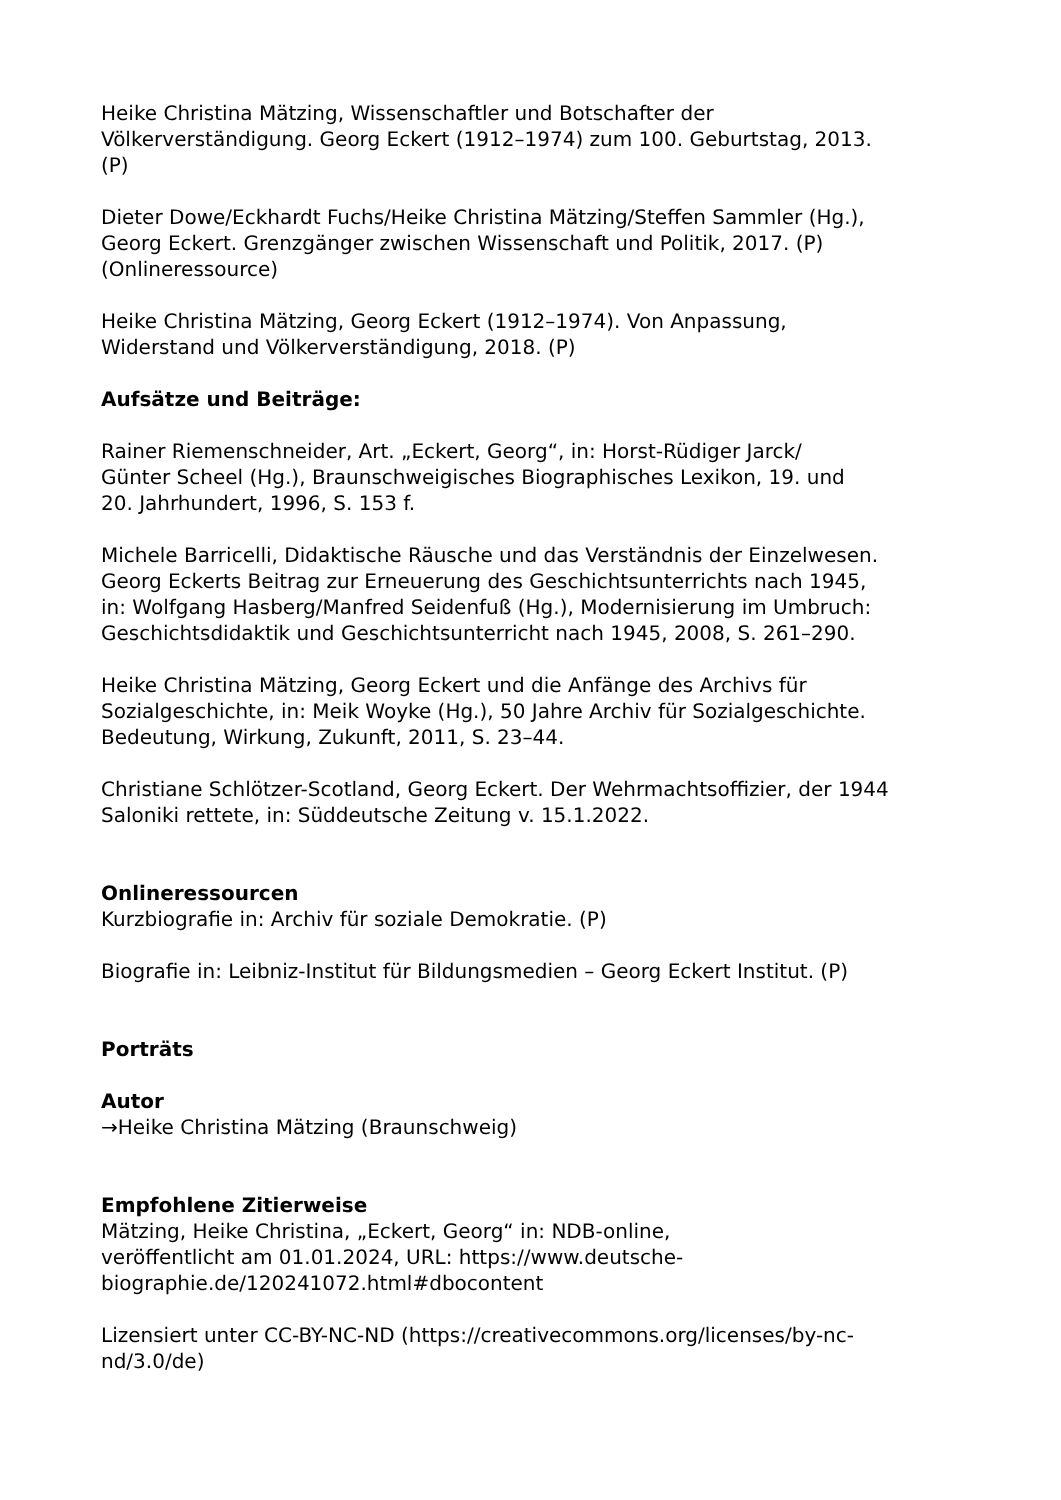Heike Christina Mätzing, Wissenschaftler und Botschafter der
Völkerverständigung. Georg Eckert (1912–1974) zum 100. Geburtstag, 2013.
(P)
Dieter Dowe/Eckhardt Fuchs/Heike Christina Mätzing/Steffen Sammler (Hg.),
Georg Eckert. Grenzgänger zwischen Wissenschaft und Politik, 2017. (P)
(Onlineressource)
Heike Christina Mätzing, Georg Eckert (1912–1974). Von Anpassung,
Widerstand und Völkerverständigung, 2018. (P)
Aufsätze und Beiträge:
Rainer Riemenschneider, Art. „Eckert, Georg“, in: Horst-Rüdiger Jarck/
Günter Scheel (Hg.), Braunschweigisches Biographisches Lexikon, 19. und
20. Jahrhundert, 1996, S. 153 f.
Michele Barricelli, Didaktische Räusche und das Verständnis der Einzelwesen.
Georg Eckerts Beitrag zur Erneuerung des Geschichtsunterrichts nach 1945,
in: Wolfgang Hasberg/Manfred Seidenfuß (Hg.), Modernisierung im Umbruch:
Geschichtsdidaktik und Geschichtsunterricht nach 1945, 2008, S. 261–290.
Heike Christina Mätzing, Georg Eckert und die Anfänge des Archivs für
Sozialgeschichte, in: Meik Woyke (Hg.), 50 Jahre Archiv für Sozialgeschichte.
Bedeutung, Wirkung, Zukunft, 2011, S. 23–44.
Christiane Schlötzer-Scotland, Georg Eckert. Der Wehrmachtsoffizier, der 1944
Saloniki rettete, in: Süddeutsche Zeitung v. 15.1.2022.
Onlineressourcen
Kurzbiografie in: Archiv für soziale Demokratie. (P)
Biografie in: Leibniz-Institut für Bildungsmedien – Georg Eckert Institut. (P)
Porträts
Autor
→Heike Christina Mätzing (Braunschweig)
Empfohlene Zitierweise
Mätzing, Heike Christina, „Eckert, Georg“ in: NDB-online,
veröffentlicht am 01.01.2024, URL: https://www.deutsche-
biographie.de/120241072.html#dbocontent
Lizensiert unter CC-BY-NC-ND (https://creativecommons.org/licenses/by-nc-
nd/3.0/de)